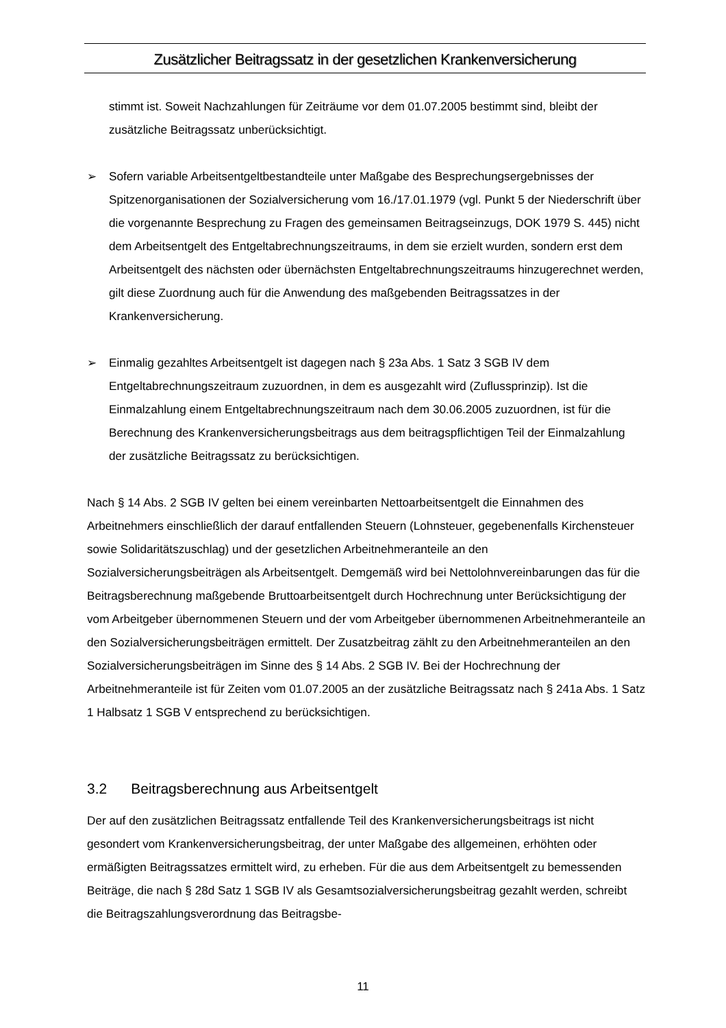Zusätzlicher Beitragssatz in der gesetzlichen Krankenversicherung
stimmt ist. Soweit Nachzahlungen für Zeiträume vor dem 01.07.2005 bestimmt sind, bleibt der zusätzliche Beitragssatz unberücksichtigt.
➢ Sofern variable Arbeitsentgeltbestandteile unter Maßgabe des Besprechungsergebnisses der Spitzenorganisationen der Sozialversicherung vom 16./17.01.1979 (vgl. Punkt 5 der Niederschrift über die vorgenannte Besprechung zu Fragen des gemeinsamen Beitragseinzugs, DOK 1979 S. 445) nicht dem Arbeitsentgelt des Entgeltabrechnungszeitraums, in dem sie erzielt wurden, sondern erst dem Arbeitsentgelt des nächsten oder übernächsten Entgeltabrechnungszeitraums hinzugerechnet werden, gilt diese Zuordnung auch für die Anwendung des maßgebenden Beitragssatzes in der Krankenversicherung.
➢ Einmalig gezahltes Arbeitsentgelt ist dagegen nach § 23a Abs. 1 Satz 3 SGB IV dem Entgeltabrechnungszeitraum zuzuordnen, in dem es ausgezahlt wird (Zuflussprinzip). Ist die Einmalzahlung einem Entgeltabrechnungszeitraum nach dem 30.06.2005 zuzuordnen, ist für die Berechnung des Krankenversicherungsbeitrags aus dem beitragspflichtigen Teil der Einmalzahlung der zusätzliche Beitragssatz zu berücksichtigen.
Nach § 14 Abs. 2 SGB IV gelten bei einem vereinbarten Nettoarbeitsentgelt die Einnahmen des Arbeitnehmers einschließlich der darauf entfallenden Steuern (Lohnsteuer, gegebenenfalls Kirchensteuer sowie Solidaritätszuschlag) und der gesetzlichen Arbeitnehmeranteile an den Sozialversicherungsbeiträgen als Arbeitsentgelt. Demgemäß wird bei Nettolohnvereinbarungen das für die Beitragsberechnung maßgebende Bruttoarbeitsentgelt durch Hochrechnung unter Berücksichtigung der vom Arbeitgeber übernommenen Steuern und der vom Arbeitgeber übernommenen Arbeitnehmeranteile an den Sozialversicherungsbeiträgen ermittelt. Der Zusatzbeitrag zählt zu den Arbeitnehmeranteilen an den Sozialversicherungsbeiträgen im Sinne des § 14 Abs. 2 SGB IV. Bei der Hochrechnung der Arbeitnehmeranteile ist für Zeiten vom 01.07.2005 an der zusätzliche Beitragssatz nach § 241a Abs. 1 Satz 1 Halbsatz 1 SGB V entsprechend zu berücksichtigen.
3.2 Beitragsberechnung aus Arbeitsentgelt
Der auf den zusätzlichen Beitragssatz entfallende Teil des Krankenversicherungsbeitrags ist nicht gesondert vom Krankenversicherungsbeitrag, der unter Maßgabe des allgemeinen, erhöhten oder ermäßigten Beitragssatzes ermittelt wird, zu erheben. Für die aus dem Arbeitsentgelt zu bemessenden Beiträge, die nach § 28d Satz 1 SGB IV als Gesamtsozialversicherungsbeitrag gezahlt werden, schreibt die Beitragszahlungsverordnung das Beitragsbe-
11